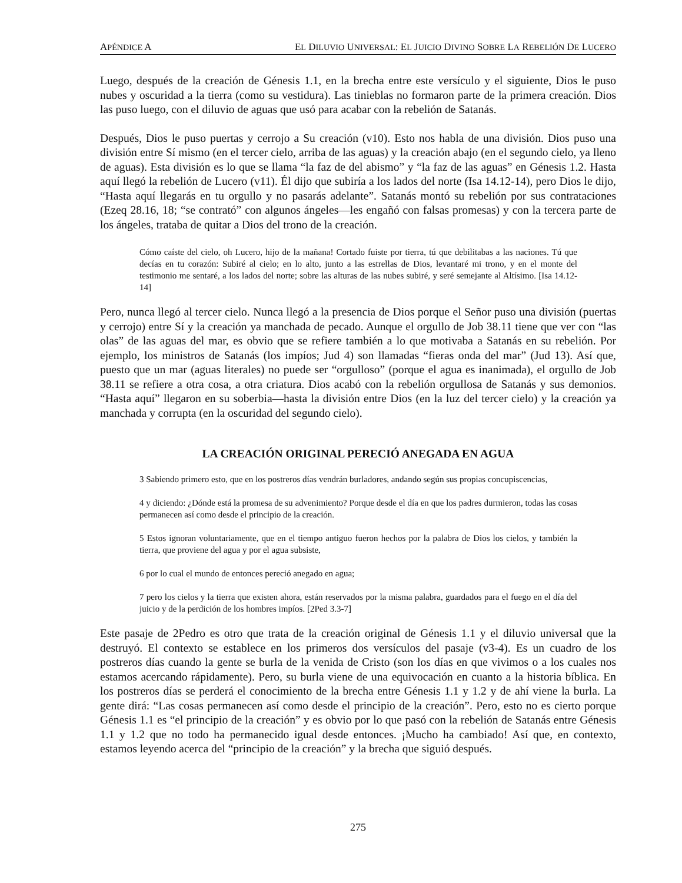APÉNDICE A EL DILUVIO UNIVERSAL: EL JUICIO DIVINO SOBRE LA REBELIÓN DE LUCERO
Luego, después de la creación de Génesis 1.1, en la brecha entre este versículo y el siguiente, Dios le puso nubes y oscuridad a la tierra (como su vestidura). Las tinieblas no formaron parte de la primera creación. Dios las puso luego, con el diluvio de aguas que usó para acabar con la rebelión de Satanás.
Después, Dios le puso puertas y cerrojo a Su creación (v10). Esto nos habla de una división. Dios puso una división entre Sí mismo (en el tercer cielo, arriba de las aguas) y la creación abajo (en el segundo cielo, ya lleno de aguas). Esta división es lo que se llama “la faz de del abismo” y “la faz de las aguas” en Génesis 1.2. Hasta aquí llegó la rebelión de Lucero (v11). Él dijo que subiría a los lados del norte (Isa 14.12-14), pero Dios le dijo, “Hasta aquí llegarás en tu orgullo y no pasarás adelante”. Satanás montó su rebelión por sus contrataciones (Ezeq 28.16, 18; “se contrató” con algunos ángeles—les engañó con falsas promesas) y con la tercera parte de los ángeles, trataba de quitar a Dios del trono de la creación.
Cómo caíste del cielo, oh Lucero, hijo de la mañana! Cortado fuiste por tierra, tú que debilitabas a las naciones. Tú que decías en tu corazón: Subiré al cielo; en lo alto, junto a las estrellas de Dios, levantaré mi trono, y en el monte del testimonio me sentaré, a los lados del norte; sobre las alturas de las nubes subiré, y seré semejante al Altísimo. [Isa 14.12-14]
Pero, nunca llegó al tercer cielo. Nunca llegó a la presencia de Dios porque el Señor puso una división (puertas y cerrojo) entre Sí y la creación ya manchada de pecado. Aunque el orgullo de Job 38.11 tiene que ver con “las olas” de las aguas del mar, es obvio que se refiere también a lo que motivaba a Satanás en su rebelión. Por ejemplo, los ministros de Satanás (los impíos; Jud 4) son llamadas “fieras onda del mar” (Jud 13). Así que, puesto que un mar (aguas literales) no puede ser “orgulloso” (porque el agua es inanimada), el orgullo de Job 38.11 se refiere a otra cosa, a otra criatura. Dios acabó con la rebelión orgullosa de Satanás y sus demonios. “Hasta aquí” llegaron en su soberbia—hasta la división entre Dios (en la luz del tercer cielo) y la creación ya manchada y corrupta (en la oscuridad del segundo cielo).
LA CREACIÓN ORIGINAL PERECIÓ ANEGADA EN AGUA
3 Sabiendo primero esto, que en los postreros días vendrán burladores, andando según sus propias concupiscencias,
4 y diciendo: ¿Dónde está la promesa de su advenimiento? Porque desde el día en que los padres durmieron, todas las cosas permanecen así como desde el principio de la creación.
5 Estos ignoran voluntariamente, que en el tiempo antiguo fueron hechos por la palabra de Dios los cielos, y también la tierra, que proviene del agua y por el agua subsiste,
6 por lo cual el mundo de entonces pereció anegado en agua;
7 pero los cielos y la tierra que existen ahora, están reservados por la misma palabra, guardados para el fuego en el día del juicio y de la perdición de los hombres impíos. [2Ped 3.3-7]
Este pasaje de 2Pedro es otro que trata de la creación original de Génesis 1.1 y el diluvio universal que la destruyó. El contexto se establece en los primeros dos versículos del pasaje (v3-4). Es un cuadro de los postreros días cuando la gente se burla de la venida de Cristo (son los días en que vivimos o a los cuales nos estamos acercando rápidamente). Pero, su burla viene de una equivocación en cuanto a la historia bíblica. En los postreros días se perderá el conocimiento de la brecha entre Génesis 1.1 y 1.2 y de ahí viene la burla. La gente dirá: “Las cosas permanecen así como desde el principio de la creación”. Pero, esto no es cierto porque Génesis 1.1 es “el principio de la creación” y es obvio por lo que pasó con la rebelión de Satanás entre Génesis 1.1 y 1.2 que no todo ha permanecido igual desde entonces. ¡Mucho ha cambiado! Así que, en contexto, estamos leyendo acerca del “principio de la creación” y la brecha que siguió después.
275